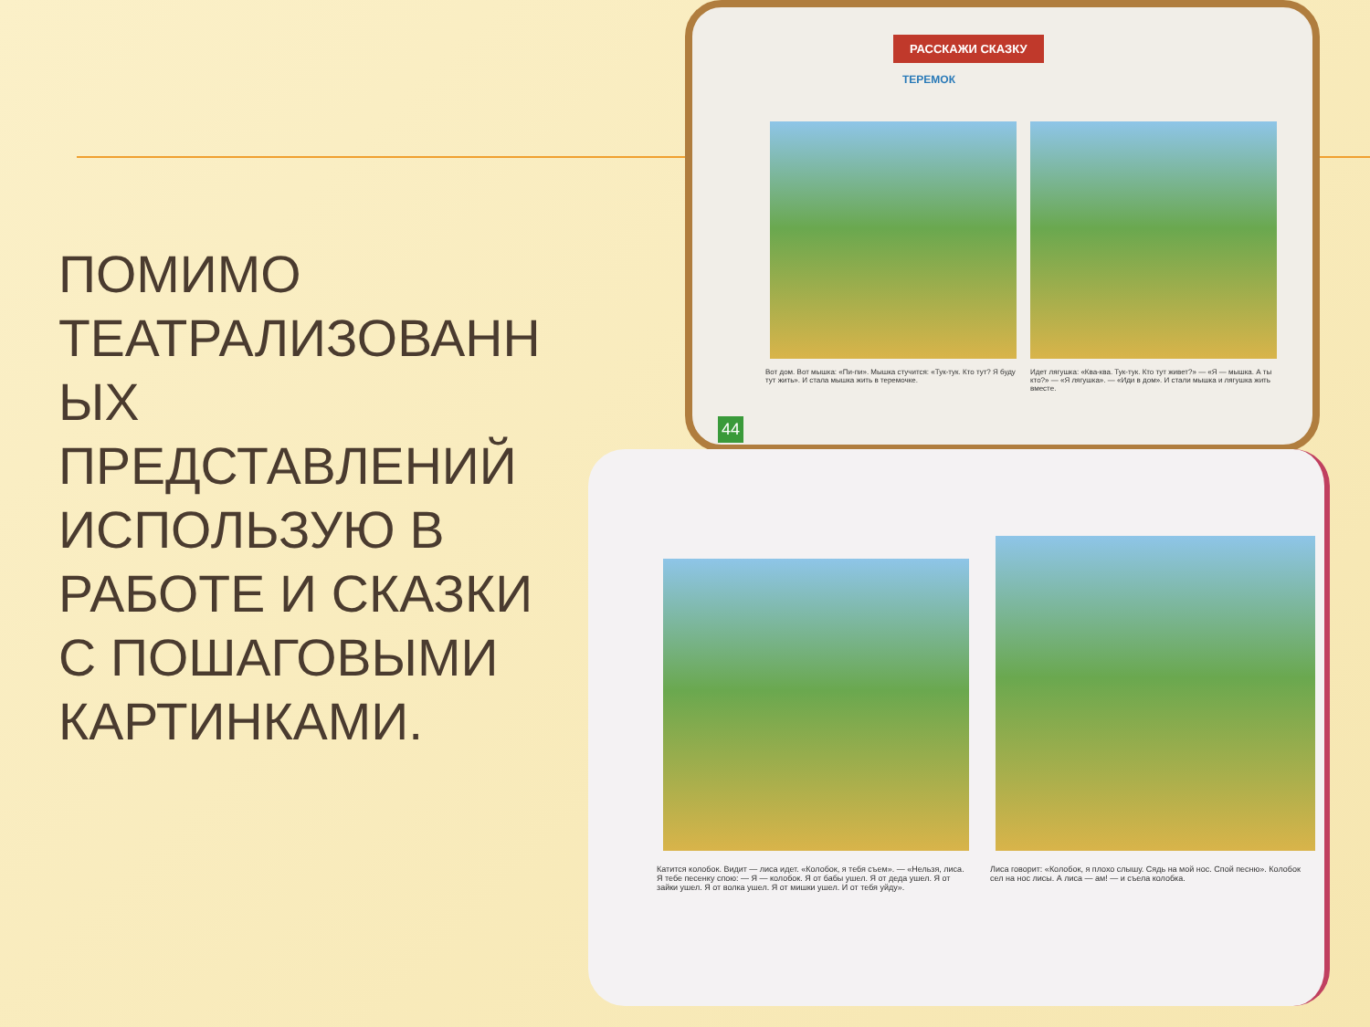ПОМИМО ТЕАТРАЛИЗОВАНН ЫХ ПРЕДСТАВЛЕНИЙ ИСПОЛЬЗУЮ В РАБОТЕ И СКАЗКИ С ПОШАГОВЫМИ КАРТИНКАМИ.
РАССКАЖИ СКАЗКУ
ТЕРЕМОК
Вот дом. Вот мышка: «Пи-пи». Мышка стучится: «Тук-тук. Кто тут? Я буду тут жить». И стала мышка жить в теремочке.
Идет лягушка: «Ква-ква. Тук-тук. Кто тут живет?» — «Я — мышка. А ты кто?» — «Я лягушка». — «Иди в дом». И стали мышка и лягушка жить вместе.
44
Катится колобок. Видит — лиса идет. «Колобок, я тебя съем». — «Нельзя, лиса. Я тебе песенку спою: — Я — колобок. Я от бабы ушел. Я от деда ушел. Я от зайки ушел. Я от волка ушел. Я от мишки ушел. И от тебя уйду».
Лиса говорит: «Колобок, я плохо слышу. Сядь на мой нос. Спой песню». Колобок сел на нос лисы. А лиса — ам! — и съела колобка.